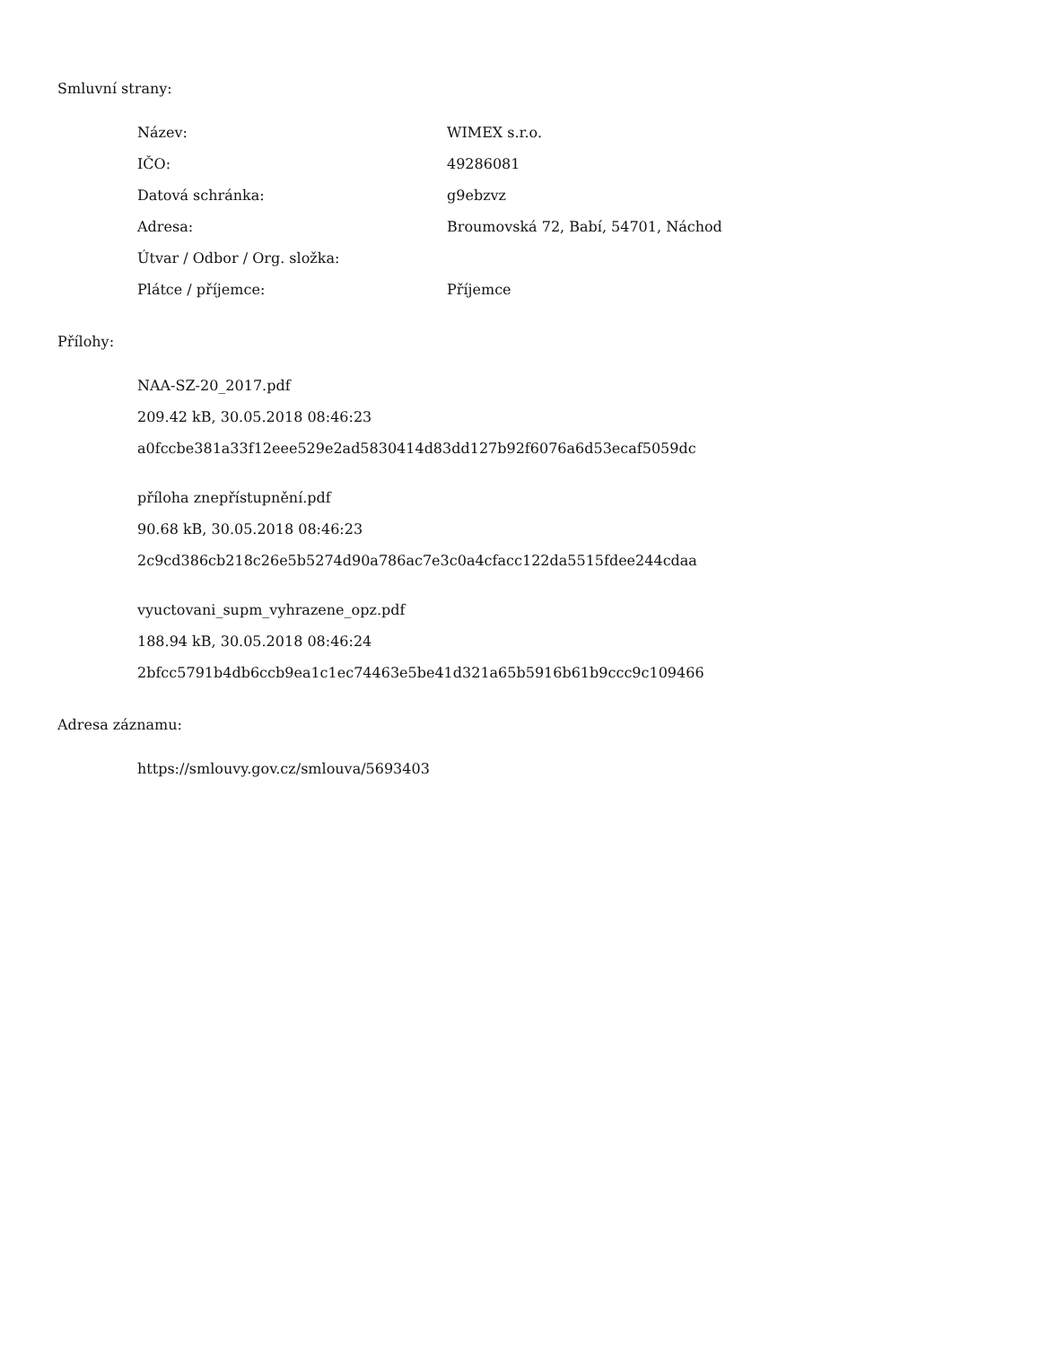Smluvní strany:
| Název: | WIMEX s.r.o. |
| IČO: | 49286081 |
| Datová schránka: | g9ebzvz |
| Adresa: | Broumovská 72, Babí, 54701, Náchod |
| Útvar / Odbor / Org. složka: | |
| Plátce / příjemce: | Příjemce |
Přílohy:
NAA-SZ-20_2017.pdf
209.42 kB, 30.05.2018 08:46:23
a0fccbe381a33f12eee529e2ad5830414d83dd127b92f6076a6d53ecaf5059dc
příloha znepřístupnění.pdf
90.68 kB, 30.05.2018 08:46:23
2c9cd386cb218c26e5b5274d90a786ac7e3c0a4cfacc122da5515fdee244cdaa
vyuctovani_supm_vyhrazene_opz.pdf
188.94 kB, 30.05.2018 08:46:24
2bfcc5791b4db6ccb9ea1c1ec74463e5be41d321a65b5916b61b9ccc9c109466
Adresa záznamu:
https://smlouvy.gov.cz/smlouva/5693403